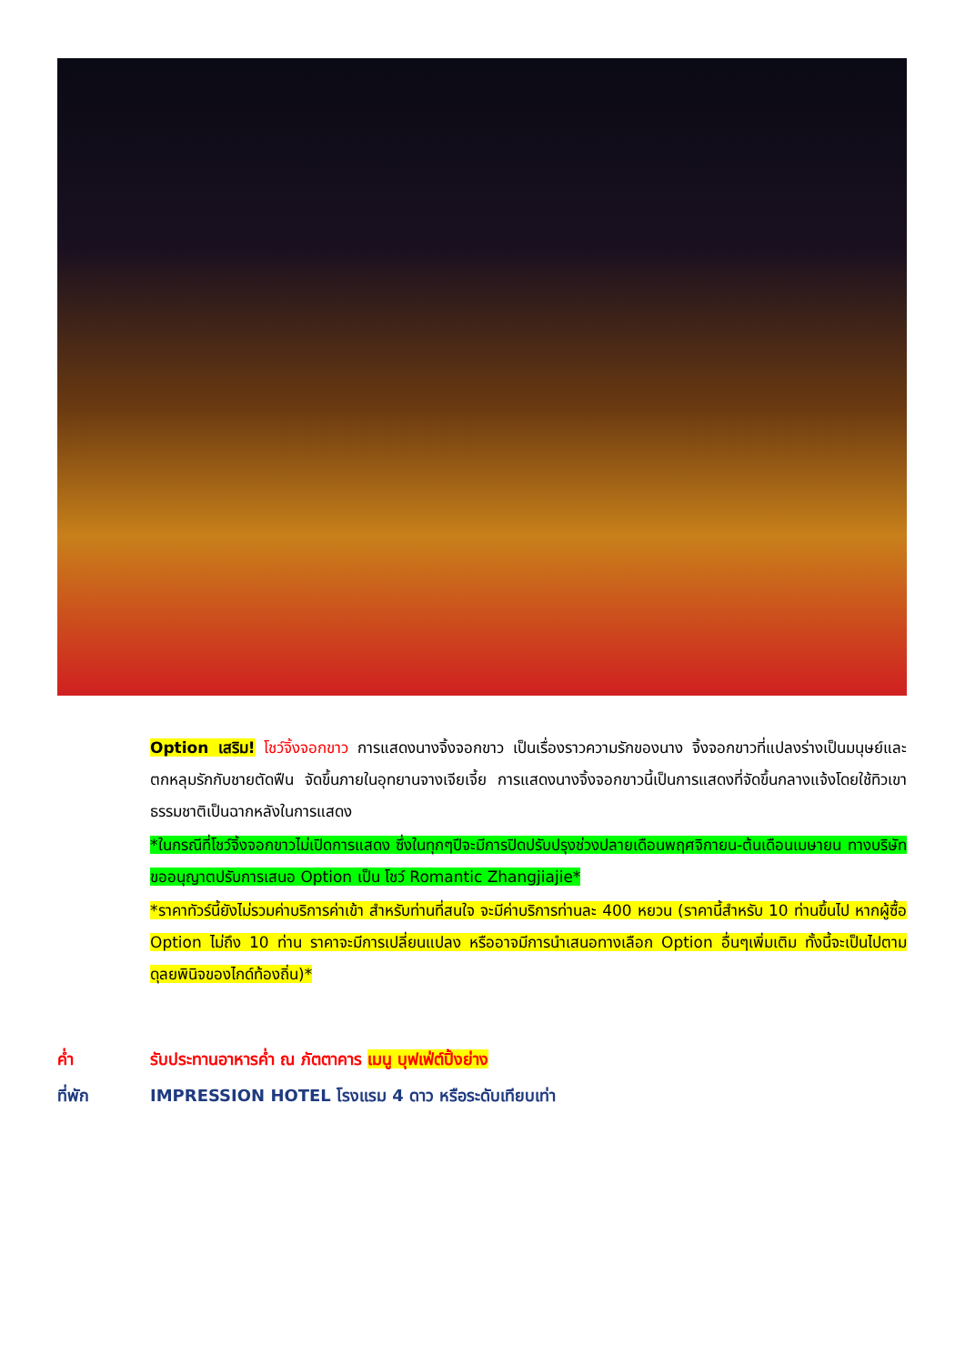Option เสริม! โชว์จิ้งจอกขาว การแสดงนางจิ้งจอกขาว เป็นเรื่องราวความรักของนาง จิ้งจอกขาวที่แปลงร่างเป็นมนุษย์และตกหลุมรักกับชายตัดฟืน จัดขึ้นภายในอุทยานจางเจียเจี้ย การแสดงนางจิ้งจอกขาวนี้เป็นการแสดงที่จัดขึ้นกลางแจ้งโดยใช้ทิวเขาธรรมชาติเป็นฉากหลังในการแสดง
*ในกรณีที่โชว์จิ้งจอกขาวไม่เปิดการแสดง ซึ่งในทุกๆปีจะมีการปิดปรับปรุงช่วงปลายเดือนพฤศจิกายน-ต้นเดือนเมษายน ทางบริษัทขออนุญาตปรับการเสนอ Option เป็น โชว์ Romantic Zhangjiajie*
*ราคาทัวร์นี้ยังไม่รวมค่าบริการค่าเข้า สำหรับท่านที่สนใจ จะมีค่าบริการท่านละ 400 หยวน (ราคานี้สำหรับ 10 ท่านขึ้นไป หากผู้ซื้อ Option ไม่ถึง 10 ท่าน ราคาจะมีการเปลี่ยนแปลง หรืออาจมีการนำเสนอทางเลือก Option อื่นๆเพิ่มเติม ทั้งนี้จะเป็นไปตามดุลยพินิจของไกด์ท้องถิ่น)*
ค่ำ รับประทานอาหารค่ำ ณ ภัตตาคาร เมนู บุฟเฟ่ต์ปิ้งย่าง
ที่พัก IMPRESSION HOTEL โรงแรม 4 ดาว หรือระดับเทียบเท่า